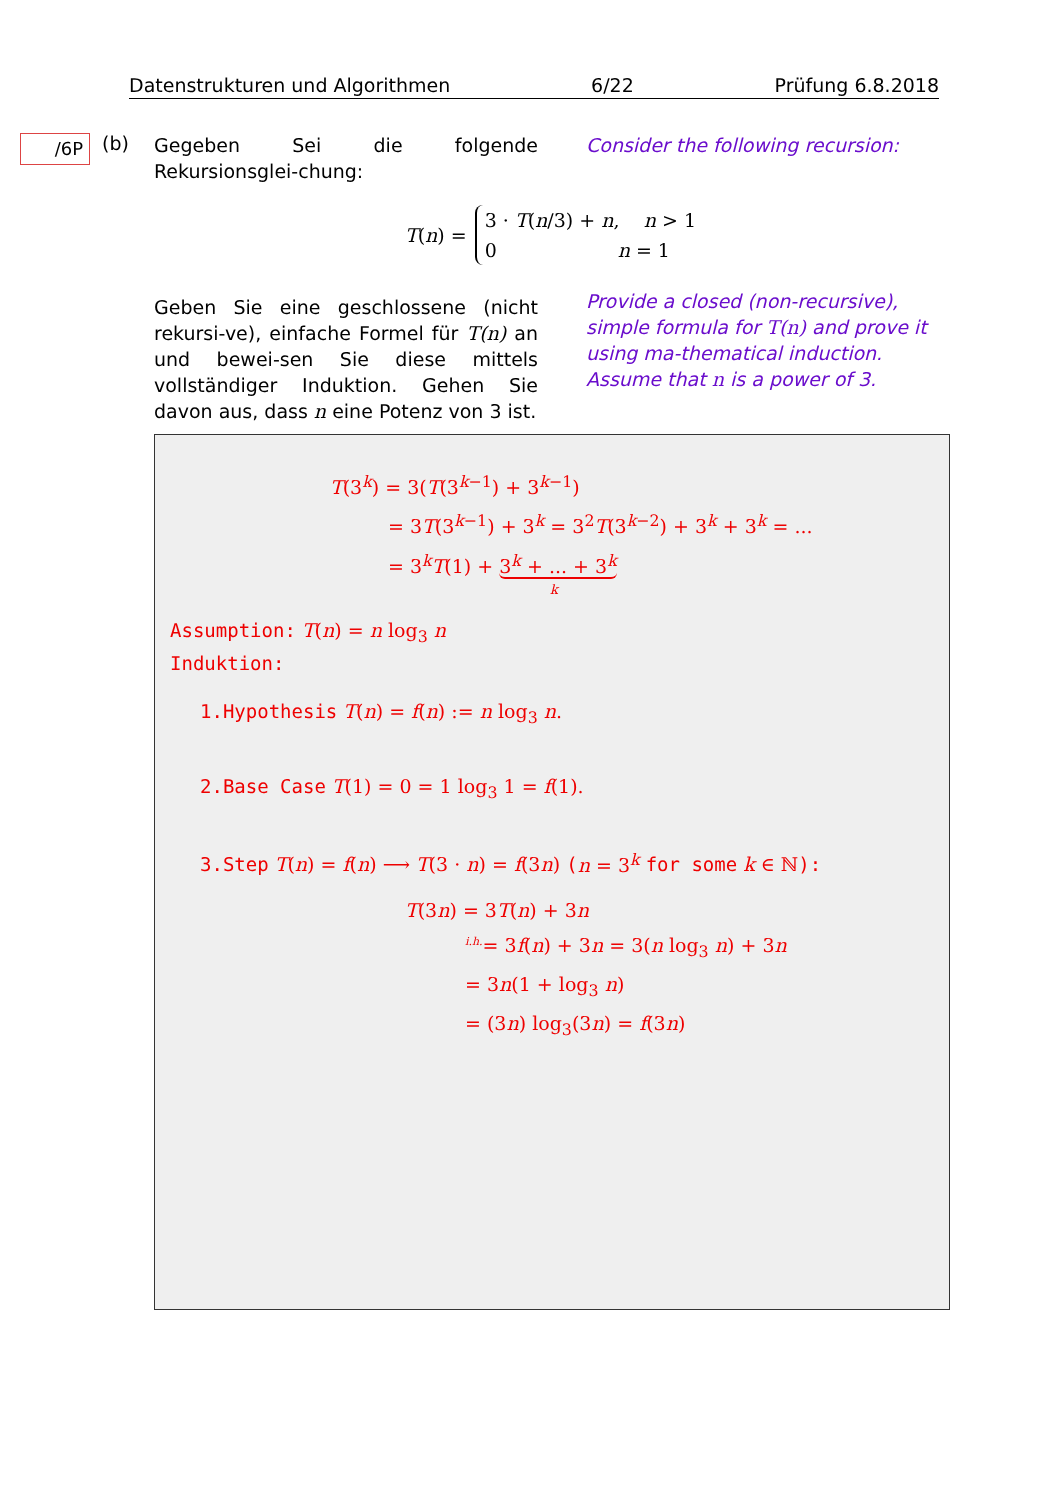Datenstrukturen und Algorithmen 6/22 Prüfung 6.8.2018
/6P (b)
Gegeben Sei die folgende Rekursionsglei-chung:
Geben Sie eine geschlossene (nicht rekursi-ve), einfache Formel für T(n) an und bewei-sen Sie diese mittels vollständiger Induktion. Gehen Sie davon aus, dass n eine Potenz von 3 ist.
Consider the following recursion:
Provide a closed (non-recursive), simple formula for T(n) and prove it using ma-thematical induction. Assume that n is a power of 3.
T(n) =
3 · T(n/3) + n, n > 1
0 n = 1
T(3<sup>k</sup>) = 3(T(3<sup>k−1</sup>) + 3<sup>k−1</sup>)
= 3T(3<sup>k−1</sup>) + 3<sup>k</sup> = 3<sup>2</sup>T(3<sup>k−2</sup>) + 3<sup>k</sup> + 3<sup>k</sup> = ...
= 3<sup>k</sup>T(1) + 3<sup>k</sup> + ... + 3<sup>k</sup>
k
Assumption: T(n) = n log<sub>3</sub> n
Induktion:
1.Hypothesis T(n) = f(n) := n log<sub>3</sub> n.
2.Base Case T(1) = 0 = 1 log<sub>3</sub> 1 = f(1).
3.Step T(n) = f(n) ⟶ T(3 · n) = f(3n) (n = 3<sup>k</sup> for some k ∈ ℕ):
T(3n) = 3T(n) + 3n
<sup>i.h.</sup>= 3f(n) + 3n = 3(n log<sub>3</sub> n) + 3n
= 3n(1 + log<sub>3</sub> n)
= (3n) log<sub>3</sub>(3n) = f(3n)